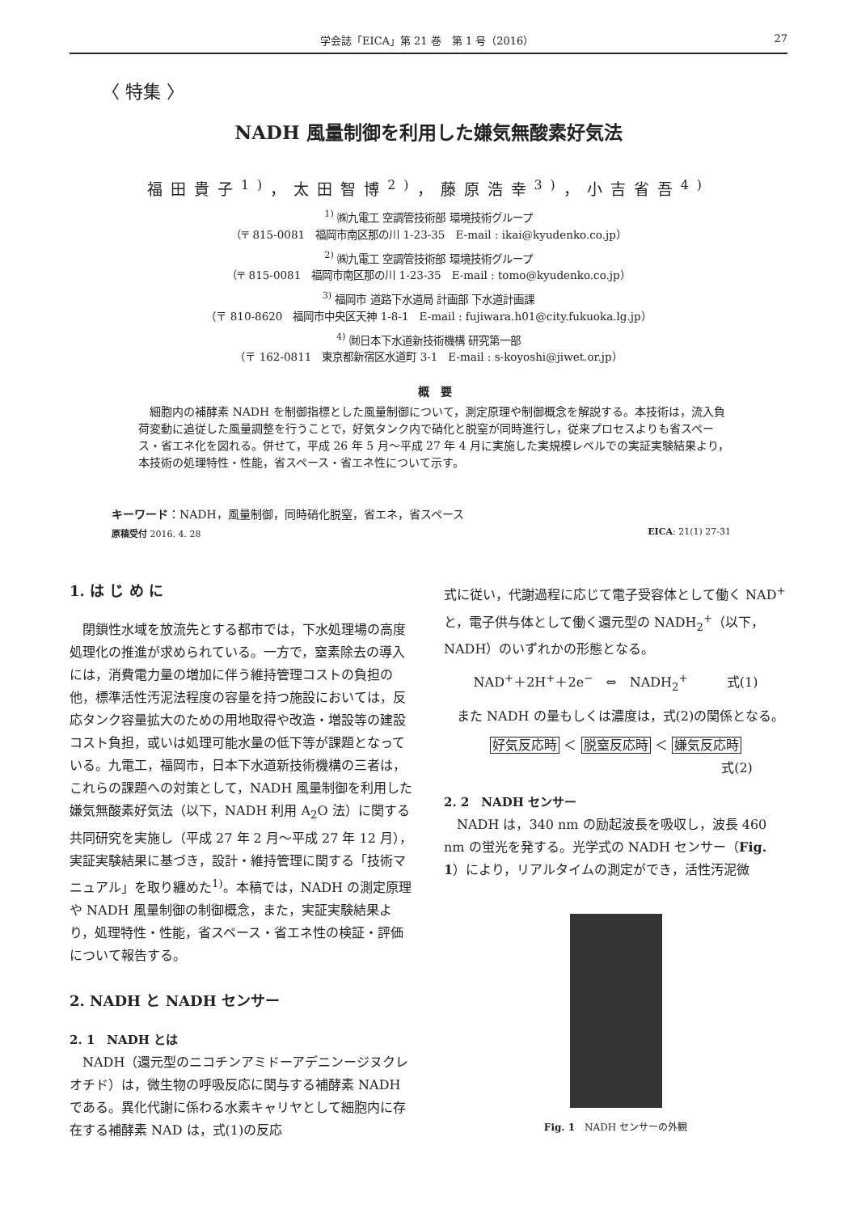学会誌「EICA」第 21 巻　第 1 号（2016） 27
〈 特集 〉
NADH 風量制御を利用した嫌気無酸素好気法
福田貴子<sup>1)</sup>，太田智博<sup>2)</sup>，藤原浩幸<sup>3)</sup>，小吉省吾<sup>4)</sup>
<sup>1)</sup> ㈱九電工 空調管技術部 環境技術グループ
（〒 815-0081　福岡市南区那の川 1-23-35　E-mail : ikai@kyudenko.co.jp）
<sup>2)</sup> ㈱九電工 空調管技術部 環境技術グループ
（〒 815-0081　福岡市南区那の川 1-23-35　E-mail : tomo@kyudenko.co.jp）
<sup>3)</sup> 福岡市 道路下水道局 計画部 下水道計画課
（〒 810-8620　福岡市中央区天神 1-8-1　E-mail : fujiwara.h01@city.fukuoka.lg.jp）
<sup>4)</sup> ㈶日本下水道新技術機構 研究第一部
（〒 162-0811　東京都新宿区水道町 3-1　E-mail : s-koyoshi@jiwet.or.jp）
概　要
細胞内の補酵素 NADH を制御指標とした風量制御について，測定原理や制御概念を解説する。本技術は，流入負荷変動に追従した風量調整を行うことで，好気タンク内で硝化と脱窒が同時進行し，従来プロセスよりも省スペース・省エネ化を図れる。併せて，平成 26 年 5 月〜平成 27 年 4 月に実施した実規模レベルでの実証実験結果より，本技術の処理特性・性能，省スペース・省エネ性について示す。
キーワード：NADH，風量制御，同時硝化脱窒，省エネ，省スペース
原稿受付 2016. 4. 28 EICA: 21(1) 27-31
1. は じ め に
閉鎖性水域を放流先とする都市では，下水処理場の高度処理化の推進が求められている。一方で，窒素除去の導入には，消費電力量の増加に伴う維持管理コストの負担の他，標準活性汚泥法程度の容量を持つ施設においては，反応タンク容量拡大のための用地取得や改造・増設等の建設コスト負担，或いは処理可能水量の低下等が課題となっている。九電工，福岡市，日本下水道新技術機構の三者は，これらの課題への対策として，NADH 風量制御を利用した嫌気無酸素好気法（以下，NADH 利用 A<sub>2</sub>O 法）に関する共同研究を実施し（平成 27 年 2 月〜平成 27 年 12 月），実証実験結果に基づき，設計・維持管理に関する「技術マニュアル」を取り纏めた<sup>1)</sup>。本稿では，NADH の測定原理や NADH 風量制御の制御概念，また，実証実験結果より，処理特性・性能，省スペース・省エネ性の検証・評価について報告する。
2. NADH と NADH センサー
2. 1　NADH とは
NADH（還元型のニコチンアミドーアデニンージヌクレオチド）は，微生物の呼吸反応に関与する補酵素 NADH である。異化代謝に係わる水素キャリヤとして細胞内に存在する補酵素 NAD は，式(1)の反応
式に従い，代謝過程に応じて電子受容体として働く NAD<sup>+</sup> と，電子供与体として働く還元型の NADH<sub>2</sub><sup>+</sup>（以下，NADH）のいずれかの形態となる。
NAD<sup>+</sup>＋2H<sup>+</sup>＋2e<sup>−</sup>　⇔　NADH<sub>2</sub><sup>+</sup>　　　式(1)
また NADH の量もしくは濃度は，式(2)の関係となる。
好気反応時 ＜ 脱窒反応時 ＜ 嫌気反応時
式(2)
2. 2　NADH センサー
NADH は，340 nm の励起波長を吸収し，波長 460 nm の蛍光を発する。光学式の NADH センサー（Fig. 1）により，リアルタイムの測定ができ，活性汚泥微
Fig. 1　NADH センサーの外観